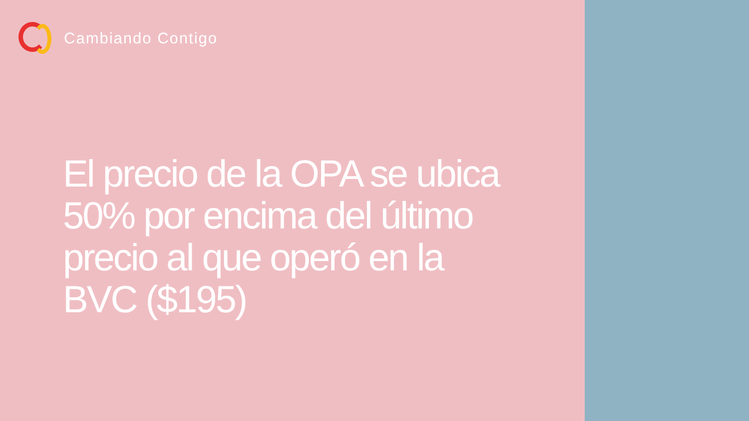Cambiando Contigo
El precio de la OPA se ubica 50% por encima del último precio al que operó en la BVC ($195)